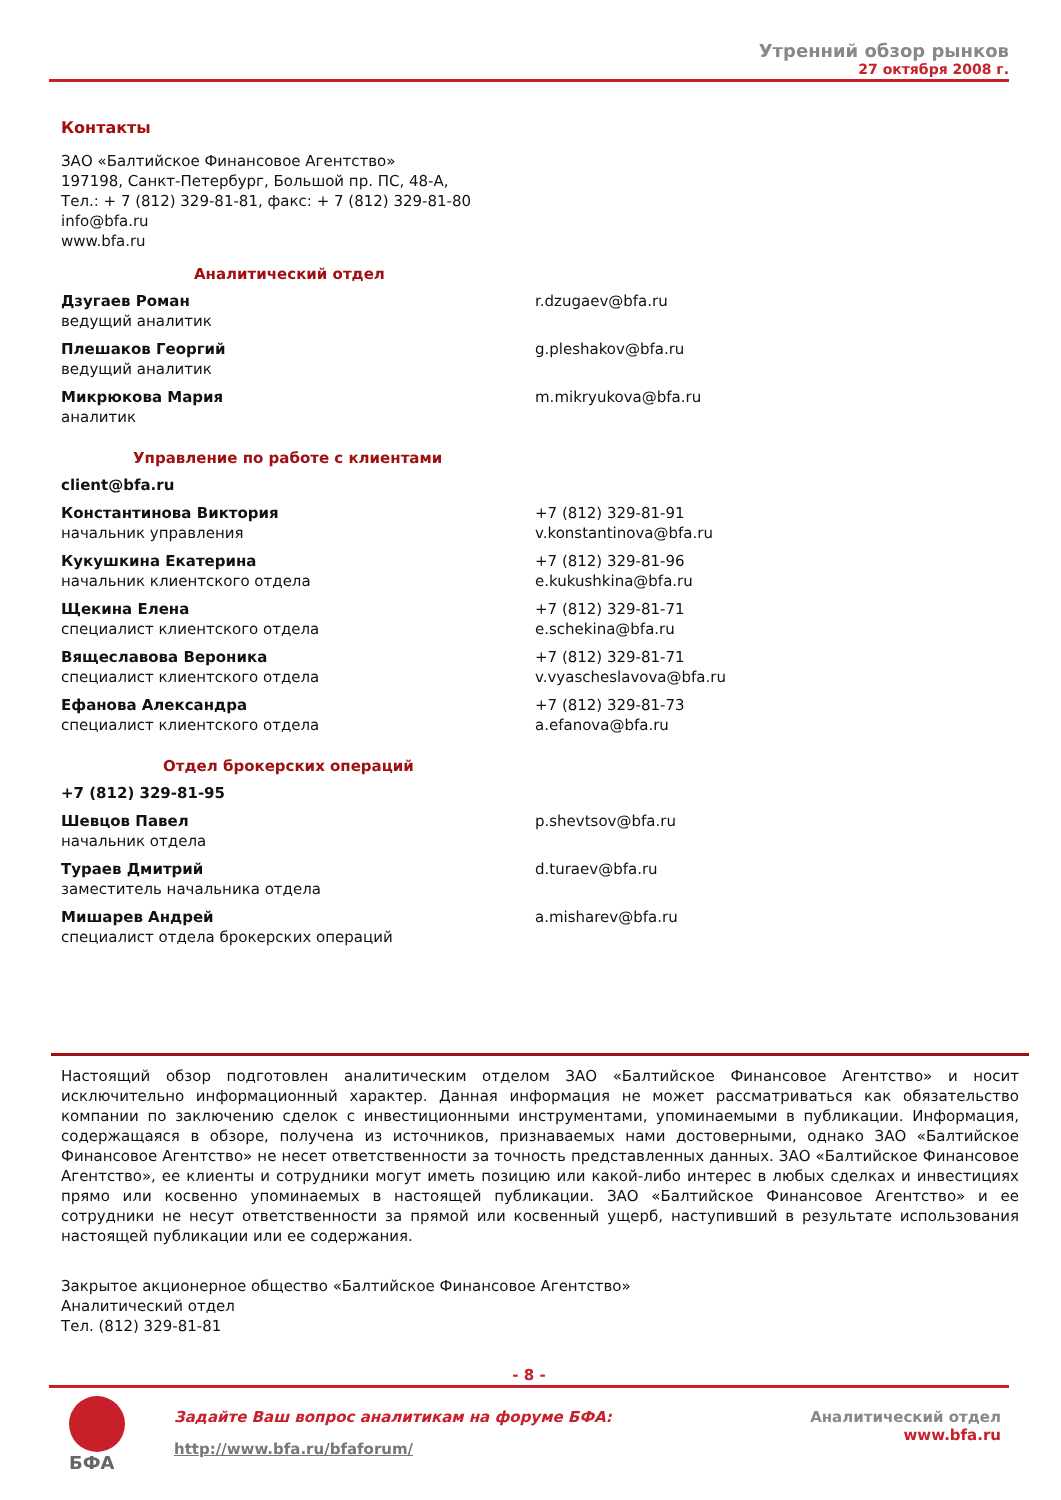Утренний обзор рынков
27 октября 2008 г.
Контакты
ЗАО «Балтийское Финансовое Агентство»
197198, Санкт-Петербург, Большой пр. ПС, 48-А,
Тел.: + 7 (812) 329-81-81, факс: + 7 (812) 329-81-80
info@bfa.ru
www.bfa.ru
Аналитический отдел
| Дзугаев Роман ведущий аналитик | r.dzugaev@bfa.ru |
| Плешаков Георгий ведущий аналитик | g.pleshakov@bfa.ru |
| Микрюкова Мария аналитик | m.mikryukova@bfa.ru |
Управление по работе с клиентами
client@bfa.ru
| Константинова Виктория начальник управления | +7 (812) 329-81-91 v.konstantinova@bfa.ru |
| Кукушкина Екатерина начальник клиентского отдела | +7 (812) 329-81-96 e.kukushkina@bfa.ru |
| Щекина Елена специалист клиентского отдела | +7 (812) 329-81-71 e.schekina@bfa.ru |
| Вящеславова Вероника специалист клиентского отдела | +7 (812) 329-81-71 v.vyascheslavova@bfa.ru |
| Ефанова Александра специалист клиентского отдела | +7 (812) 329-81-73 a.efanova@bfa.ru |
Отдел брокерских операций
+7 (812) 329-81-95
| Шевцов Павел начальник отдела | p.shevtsov@bfa.ru |
| Тураев Дмитрий заместитель начальника отдела | d.turaev@bfa.ru |
| Мишарев Андрей специалист отдела брокерских операций | a.misharev@bfa.ru |
Настоящий обзор подготовлен аналитическим отделом ЗАО «Балтийское Финансовое Агентство» и носит исключительно информационный характер. Данная информация не может рассматриваться как обязательство компании по заключению сделок с инвестиционными инструментами, упоминаемыми в публикации. Информация, содержащаяся в обзоре, получена из источников, признаваемых нами достоверными, однако ЗАО «Балтийское Финансовое Агентство» не несет ответственности за точность представленных данных. ЗАО «Балтийское Финансовое Агентство», ее клиенты и сотрудники могут иметь позицию или какой-либо интерес в любых сделках и инвестициях прямо или косвенно упоминаемых в настоящей публикации. ЗАО «Балтийское Финансовое Агентство» и ее сотрудники не несут ответственности за прямой или косвенный ущерб, наступивший в результате использования настоящей публикации или ее содержания.
Закрытое акционерное общество «Балтийское Финансовое Агентство»
Аналитический отдел
Тел. (812) 329-81-81
- 8 -
БФА
Задайте Ваш вопрос аналитикам на форуме БФА:
http://www.bfa.ru/bfaforum/
Аналитический отдел
www.bfa.ru